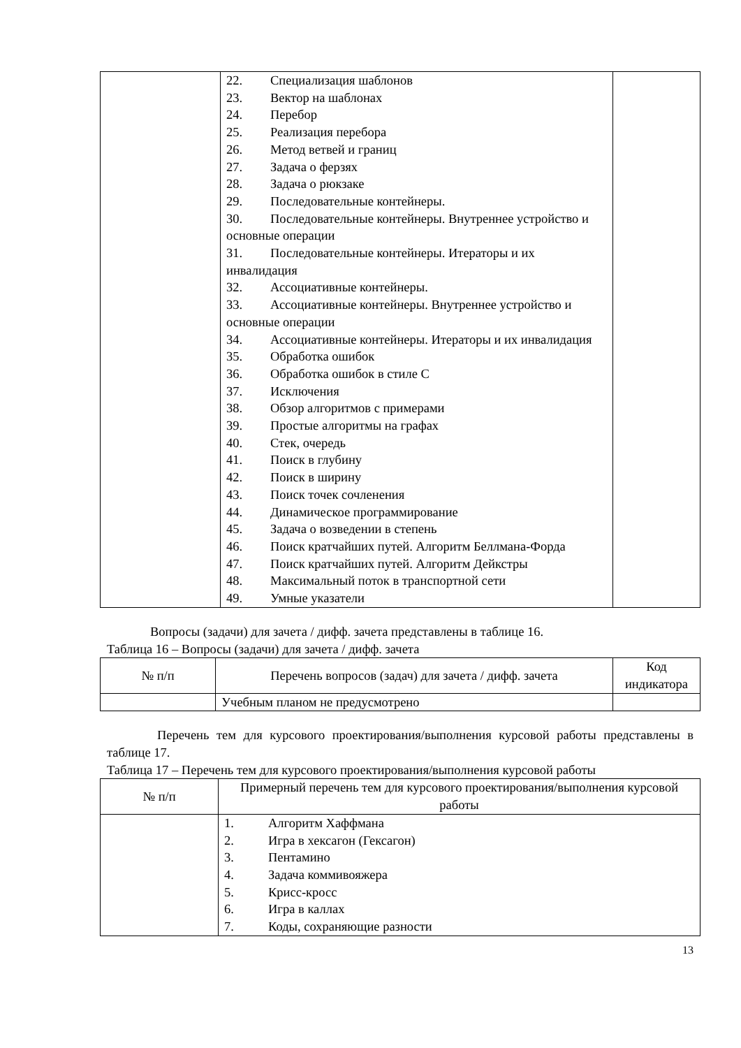| | 22. Специализация шаблонов 23. Вектор на шаблонах 24. Перебор 25. Реализация перебора 26. Метод ветвей и границ 27. Задача о ферзях 28. Задача о рюкзаке 29. Последовательные контейнеры. 30. Последовательные контейнеры. Внутреннее устройство и основные операции 31. Последовательные контейнеры. Итераторы и их инвалидация 32. Ассоциативные контейнеры. 33. Ассоциативные контейнеры. Внутреннее устройство и основные операции 34. Ассоциативные контейнеры. Итераторы и их инвалидация 35. Обработка ошибок 36. Обработка ошибок в стиле С 37. Исключения 38. Обзор алгоритмов с примерами 39. Простые алгоритмы на графах 40. Стек, очередь 41. Поиск в глубину 42. Поиск в ширину 43. Поиск точек сочленения 44. Динамическое программирование 45. Задача о возведении в степень 46. Поиск кратчайших путей. Алгоритм Беллмана-Форда 47. Поиск кратчайших путей. Алгоритм Дейкстры 48. Максимальный поток в транспортной сети 49. Умные указатели | |
Вопросы (задачи) для зачета / дифф. зачета представлены в таблице 16.
Таблица 16 – Вопросы (задачи) для зачета / дифф. зачета
| № п/п | Перечень вопросов (задач) для зачета / дифф. зачета | Код индикатора |
| --- | --- | --- |
| | Учебным планом не предусмотрено | |
Перечень тем для курсового проектирования/выполнения курсовой работы представлены в таблице 17.
Таблица 17 – Перечень тем для курсового проектирования/выполнения курсовой работы
| № п/п | Примерный перечень тем для курсового проектирования/выполнения курсовой работы |
| --- | --- |
| | 1. Алгоритм Хаффмана 2. Игра в хексагон (Гексагон) 3. Пентамино 4. Задача коммивояжера 5. Крисс-кросс 6. Игра в каллах 7. Коды, сохраняющие разности |
13